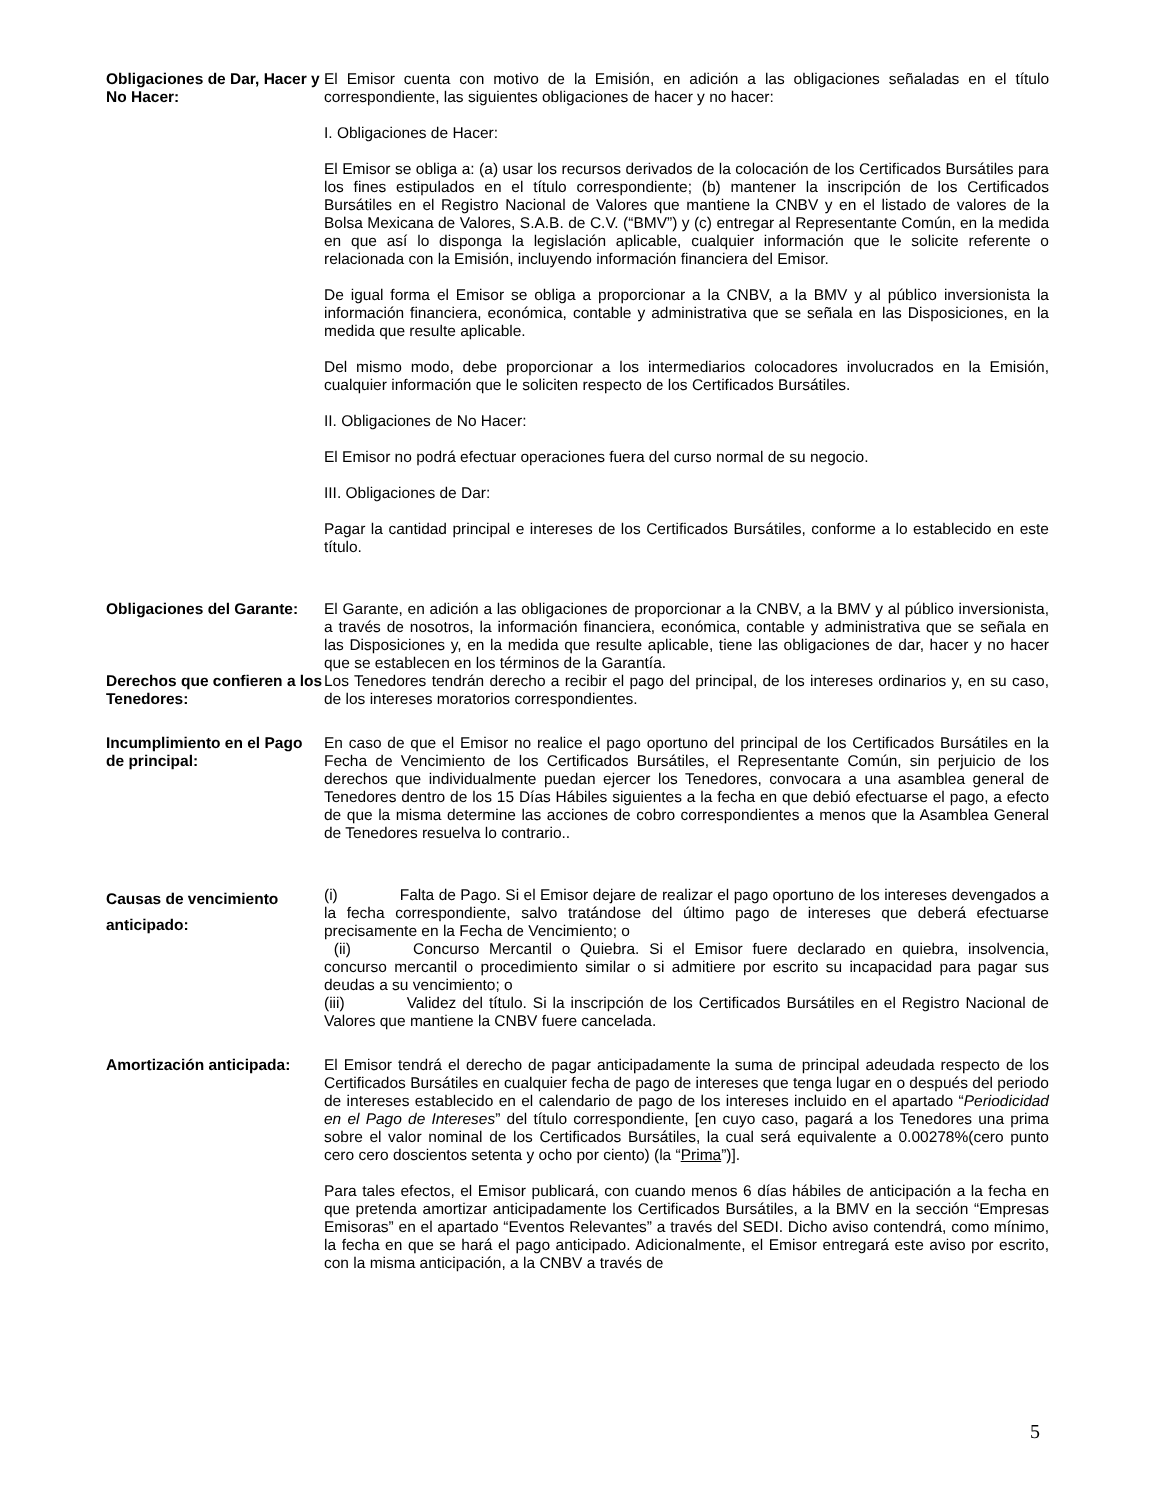Obligaciones de Dar, Hacer y No Hacer:
El Emisor cuenta con motivo de la Emisión, en adición a las obligaciones señaladas en el título correspondiente, las siguientes obligaciones de hacer y no hacer:
I. Obligaciones de Hacer:
El Emisor se obliga a: (a) usar los recursos derivados de la colocación de los Certificados Bursátiles para los fines estipulados en el título correspondiente; (b) mantener la inscripción de los Certificados Bursátiles en el Registro Nacional de Valores que mantiene la CNBV y en el listado de valores de la Bolsa Mexicana de Valores, S.A.B. de C.V. (“BMV”) y (c) entregar al Representante Común, en la medida en que así lo disponga la legislación aplicable, cualquier información que le solicite referente o relacionada con la Emisión, incluyendo información financiera del Emisor.
De igual forma el Emisor se obliga a proporcionar a la CNBV, a la BMV y al público inversionista la información financiera, económica, contable y administrativa que se señala en las Disposiciones, en la medida que resulte aplicable.
Del mismo modo, debe proporcionar a los intermediarios colocadores involucrados en la Emisión, cualquier información que le soliciten respecto de los Certificados Bursátiles.
II. Obligaciones de No Hacer:
El Emisor no podrá efectuar operaciones fuera del curso normal de su negocio.
III. Obligaciones de Dar:
Pagar la cantidad principal e intereses de los Certificados Bursátiles, conforme a lo establecido en este título.
Obligaciones del Garante:
El Garante, en adición a las obligaciones de proporcionar a la CNBV, a la BMV y al público inversionista, a través de nosotros, la información financiera, económica, contable y administrativa que se señala en las Disposiciones y, en la medida que resulte aplicable, tiene las obligaciones de dar, hacer y no hacer que se establecen en los términos de la Garantía.
Derechos que confieren a los Tenedores:
Los Tenedores tendrán derecho a recibir el pago del principal, de los intereses ordinarios y, en su caso, de los intereses moratorios correspondientes.
Incumplimiento en el Pago de principal:
En caso de que el Emisor no realice el pago oportuno del principal de los Certificados Bursátiles en la Fecha de Vencimiento de los Certificados Bursátiles, el Representante Común, sin perjuicio de los derechos que individualmente puedan ejercer los Tenedores, convocara a una asamblea general de Tenedores dentro de los 15 Días Hábiles siguientes a la fecha en que debió efectuarse el pago, a efecto de que la misma determine las acciones de cobro correspondientes a menos que la Asamblea General de Tenedores resuelva lo contrario..
Causas de vencimiento anticipado:
(i) Falta de Pago. Si el Emisor dejare de realizar el pago oportuno de los intereses devengados a la fecha correspondiente, salvo tratándose del último pago de intereses que deberá efectuarse precisamente en la Fecha de Vencimiento; o
(ii) Concurso Mercantil o Quiebra. Si el Emisor fuere declarado en quiebra, insolvencia, concurso mercantil o procedimiento similar o si admitiere por escrito su incapacidad para pagar sus deudas a su vencimiento; o
(iii) Validez del título. Si la inscripción de los Certificados Bursátiles en el Registro Nacional de Valores que mantiene la CNBV fuere cancelada.
Amortización anticipada:
El Emisor tendrá el derecho de pagar anticipadamente la suma de principal adeudada respecto de los Certificados Bursátiles en cualquier fecha de pago de intereses que tenga lugar en o después del periodo de intereses establecido en el calendario de pago de los intereses incluido en el apartado “Periodicidad en el Pago de Intereses” del título correspondiente, [en cuyo caso, pagará a los Tenedores una prima sobre el valor nominal de los Certificados Bursátiles, la cual será equivalente a 0.00278%(cero punto cero cero doscientos setenta y ocho por ciento) (la “Prima”)].
Para tales efectos, el Emisor publicará, con cuando menos 6 días hábiles de anticipación a la fecha en que pretenda amortizar anticipadamente los Certificados Bursátiles, a la BMV en la sección “Empresas Emisoras” en el apartado “Eventos Relevantes” a través del SEDI. Dicho aviso contendrá, como mínimo, la fecha en que se hará el pago anticipado. Adicionalmente, el Emisor entregará este aviso por escrito, con la misma anticipación, a la CNBV a través de
5